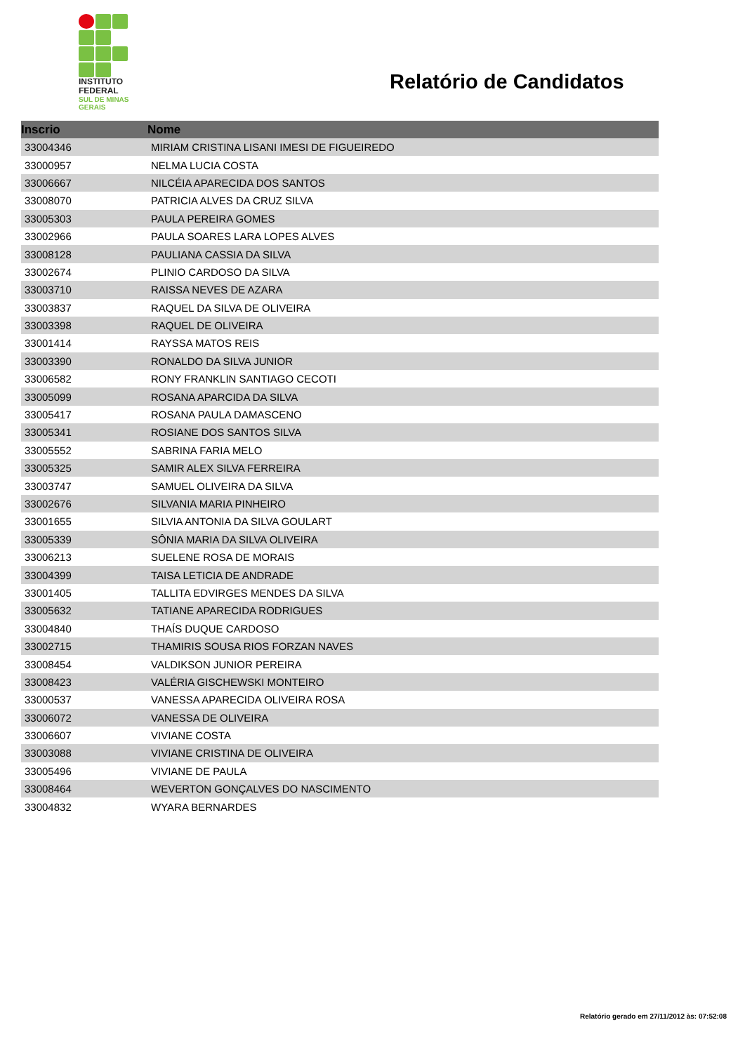INSTITUTO
FEDERAL
SUL DE MINAS
GERAIS
Relatório de Candidatos
| Inscrio | Nome |
| --- | --- |
| 33004346 | MIRIAM CRISTINA LISANI IMESI DE FIGUEIREDO |
| 33000957 | NELMA LUCIA COSTA |
| 33006667 | NILCÉIA APARECIDA DOS SANTOS |
| 33008070 | PATRICIA ALVES DA CRUZ SILVA |
| 33005303 | PAULA PEREIRA GOMES |
| 33002966 | PAULA SOARES LARA LOPES ALVES |
| 33008128 | PAULIANA CASSIA DA SILVA |
| 33002674 | PLINIO CARDOSO DA SILVA |
| 33003710 | RAISSA NEVES DE AZARA |
| 33003837 | RAQUEL DA SILVA DE OLIVEIRA |
| 33003398 | RAQUEL DE OLIVEIRA |
| 33001414 | RAYSSA MATOS REIS |
| 33003390 | RONALDO DA SILVA JUNIOR |
| 33006582 | RONY FRANKLIN SANTIAGO CECOTI |
| 33005099 | ROSANA APARCIDA DA SILVA |
| 33005417 | ROSANA PAULA DAMASCENO |
| 33005341 | ROSIANE DOS SANTOS SILVA |
| 33005552 | SABRINA FARIA MELO |
| 33005325 | SAMIR ALEX SILVA FERREIRA |
| 33003747 | SAMUEL OLIVEIRA DA SILVA |
| 33002676 | SILVANIA MARIA PINHEIRO |
| 33001655 | SILVIA ANTONIA DA SILVA GOULART |
| 33005339 | SÔNIA MARIA DA SILVA OLIVEIRA |
| 33006213 | SUELENE ROSA DE MORAIS |
| 33004399 | TAISA LETICIA DE ANDRADE |
| 33001405 | TALLITA EDVIRGES MENDES DA SILVA |
| 33005632 | TATIANE APARECIDA RODRIGUES |
| 33004840 | THAÍS DUQUE CARDOSO |
| 33002715 | THAMIRIS SOUSA RIOS FORZAN NAVES |
| 33008454 | VALDIKSON JUNIOR PEREIRA |
| 33008423 | VALÉRIA GISCHEWSKI MONTEIRO |
| 33000537 | VANESSA APARECIDA OLIVEIRA ROSA |
| 33006072 | VANESSA DE OLIVEIRA |
| 33006607 | VIVIANE COSTA |
| 33003088 | VIVIANE CRISTINA DE OLIVEIRA |
| 33005496 | VIVIANE DE PAULA |
| 33008464 | WEVERTON GONÇALVES DO NASCIMENTO |
| 33004832 | WYARA BERNARDES |
Relatório gerado em 27/11/2012 às: 07:52:08